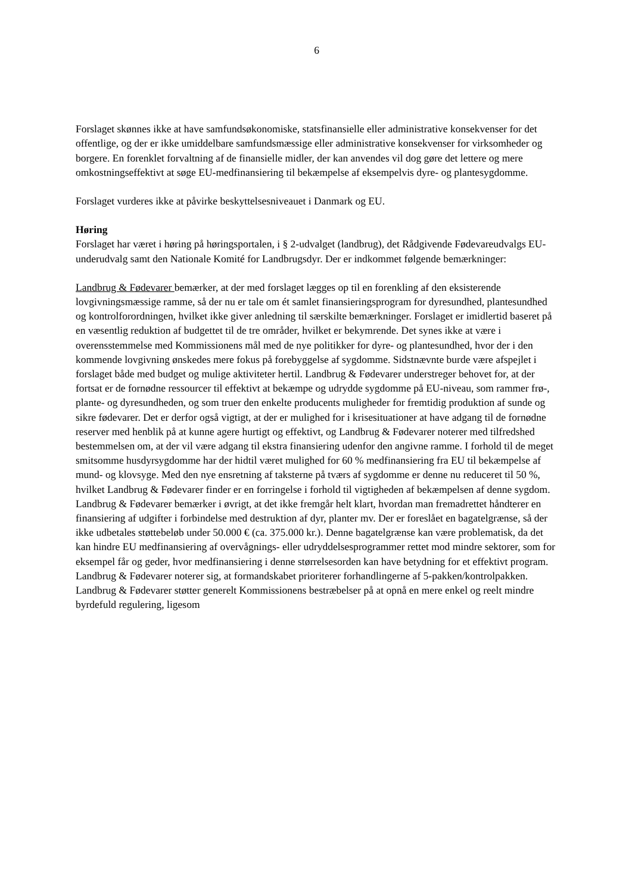6
Forslaget skønnes ikke at have samfundsøkonomiske, statsfinansielle eller administrative konsekvenser for det offentlige, og der er ikke umiddelbare samfundsmæssige eller administrative konsekvenser for virksomheder og borgere. En forenklet forvaltning af de finansielle midler, der kan anvendes vil dog gøre det lettere og mere omkostningseffektivt at søge EU-medfinansiering til bekæmpelse af eksempelvis dyre- og plantesygdomme.
Forslaget vurderes ikke at påvirke beskyttelsesniveauet i Danmark og EU.
Høring
Forslaget har været i høring på høringsportalen, i § 2-udvalget (landbrug), det Rådgivende Fødevareudvalgs EU-underudvalg samt den Nationale Komité for Landbrugsdyr. Der er indkommet følgende bemærkninger:
Landbrug & Fødevarer bemærker, at der med forslaget lægges op til en forenkling af den eksisterende lovgivningsmæssige ramme, så der nu er tale om ét samlet finansieringsprogram for dyresundhed, plantesundhed og kontrolforordningen, hvilket ikke giver anledning til særskilte bemærkninger. Forslaget er imidlertid baseret på en væsentlig reduktion af budgettet til de tre områder, hvilket er bekymrende. Det synes ikke at være i overensstemmelse med Kommissionens mål med de nye politikker for dyre- og plantesundhed, hvor der i den kommende lovgivning ønskedes mere fokus på forebyggelse af sygdomme. Sidstnævnte burde være afspejlet i forslaget både med budget og mulige aktiviteter hertil. Landbrug & Fødevarer understreger behovet for, at der fortsat er de fornødne ressourcer til effektivt at bekæmpe og udrydde sygdomme på EU-niveau, som rammer frø-, plante- og dyresundheden, og som truer den enkelte producents muligheder for fremtidig produktion af sunde og sikre fødevarer. Det er derfor også vigtigt, at der er mulighed for i krisesituationer at have adgang til de fornødne reserver med henblik på at kunne agere hurtigt og effektivt, og Landbrug & Fødevarer noterer med tilfredshed bestemmelsen om, at der vil være adgang til ekstra finansiering udenfor den angivne ramme. I forhold til de meget smitsomme husdyrsygdomme har der hidtil været mulighed for 60 % medfinansiering fra EU til bekæmpelse af mund- og klovsyge. Med den nye ensretning af taksterne på tværs af sygdomme er denne nu reduceret til 50 %, hvilket Landbrug & Fødevarer finder er en forringelse i forhold til vigtigheden af bekæmpelsen af denne sygdom. Landbrug & Fødevarer bemærker i øvrigt, at det ikke fremgår helt klart, hvordan man fremadrettet håndterer en finansiering af udgifter i forbindelse med destruktion af dyr, planter mv. Der er foreslået en bagatelgrænse, så der ikke udbetales støttebeløb under 50.000 € (ca. 375.000 kr.). Denne bagatelgrænse kan være problematisk, da det kan hindre EU medfinansiering af overvågnings- eller udryddelsesprogrammer rettet mod mindre sektorer, som for eksempel får og geder, hvor medfinansiering i denne størrelsesorden kan have betydning for et effektivt program. Landbrug & Fødevarer noterer sig, at formandskabet prioriterer forhandlingerne af 5-pakken/kontrolpakken. Landbrug & Fødevarer støtter generelt Kommissionens bestræbelser på at opnå en mere enkel og reelt mindre byrdefuld regulering, ligesom